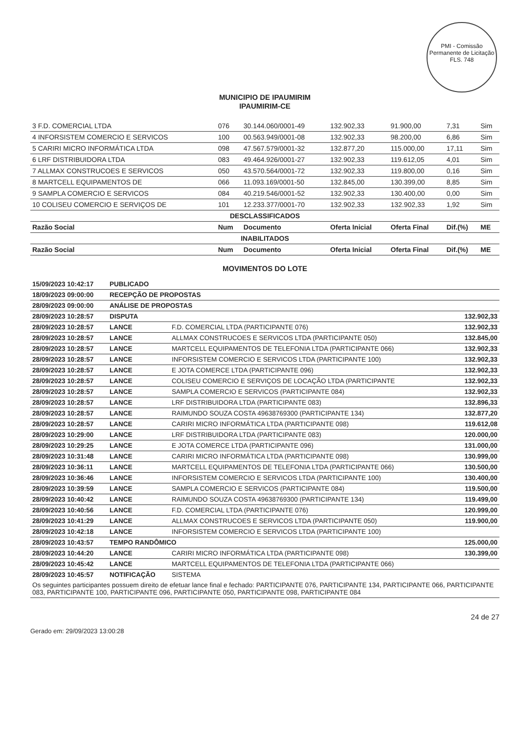PMI - Comissão Permanente de Licitação
FLS. 748
MUNICIPIO DE IPAUMIRIM
IPAUMIRIM-CE
| 3 F.D. COMERCIAL LTDA | 076 | 30.144.060/0001-49 | 132.902,33 | 91.900,00 | 7,31 | Sim |
| 4 INFORSISTEM COMERCIO E SERVICOS | 100 | 00.563.949/0001-08 | 132.902,33 | 98.200,00 | 6,86 | Sim |
| 5 CARIRI MICRO INFORMÁTICA LTDA | 098 | 47.567.579/0001-32 | 132.877,20 | 115.000,00 | 17,11 | Sim |
| 6 LRF DISTRIBUIDORA LTDA | 083 | 49.464.926/0001-27 | 132.902,33 | 119.612,05 | 4,01 | Sim |
| 7 ALLMAX CONSTRUCOES E SERVICOS | 050 | 43.570.564/0001-72 | 132.902,33 | 119.800,00 | 0,16 | Sim |
| 8 MARTCELL EQUIPAMENTOS DE | 066 | 11.093.169/0001-50 | 132.845,00 | 130.399,00 | 8,85 | Sim |
| 9 SAMPLA COMERCIO E SERVICOS | 084 | 40.219.546/0001-52 | 132.902,33 | 130.400,00 | 0,00 | Sim |
| 10 COLISEU COMERCIO E SERVIÇOS DE | 101 | 12.233.377/0001-70 | 132.902,33 | 132.902,33 | 1,92 | Sim |
| DESCLASSIFICADOS | | | | | | |
| Razão Social | Num | Documento | Oferta Inicial | Oferta Final | Dif.(%) | ME |
| INABILITADOS | | | | | | |
| Razão Social | Num | Documento | Oferta Inicial | Oferta Final | Dif.(%) | ME |
MOVIMENTOS DO LOTE
| 15/09/2023 10:42:17 | PUBLICADO | | |
| 18/09/2023 09:00:00 | RECEPÇÃO DE PROPOSTAS | | |
| 28/09/2023 09:00:00 | ANÁLISE DE PROPOSTAS | | |
| 28/09/2023 10:28:57 | DISPUTA | | 132.902,33 |
| 28/09/2023 10:28:57 | LANCE | F.D. COMERCIAL LTDA (PARTICIPANTE 076) | 132.902,33 |
| 28/09/2023 10:28:57 | LANCE | ALLMAX CONSTRUCOES E SERVICOS LTDA (PARTICIPANTE 050) | 132.845,00 |
| 28/09/2023 10:28:57 | LANCE | MARTCELL EQUIPAMENTOS DE TELEFONIA LTDA (PARTICIPANTE 066) | 132.902,33 |
| 28/09/2023 10:28:57 | LANCE | INFORSISTEM COMERCIO E SERVICOS LTDA (PARTICIPANTE 100) | 132.902,33 |
| 28/09/2023 10:28:57 | LANCE | E JOTA COMERCE LTDA (PARTICIPANTE 096) | 132.902,33 |
| 28/09/2023 10:28:57 | LANCE | COLISEU COMERCIO E SERVIÇOS DE LOCAÇÃO LTDA (PARTICIPANTE | 132.902,33 |
| 28/09/2023 10:28:57 | LANCE | SAMPLA COMERCIO E SERVICOS (PARTICIPANTE 084) | 132.902,33 |
| 28/09/2023 10:28:57 | LANCE | LRF DISTRIBUIDORA LTDA (PARTICIPANTE 083) | 132.896,33 |
| 28/09/2023 10:28:57 | LANCE | RAIMUNDO SOUZA COSTA 49638769300 (PARTICIPANTE 134) | 132.877,20 |
| 28/09/2023 10:28:57 | LANCE | CARIRI MICRO INFORMÁTICA LTDA (PARTICIPANTE 098) | 119.612,08 |
| 28/09/2023 10:29:00 | LANCE | LRF DISTRIBUIDORA LTDA (PARTICIPANTE 083) | 120.000,00 |
| 28/09/2023 10:29:25 | LANCE | E JOTA COMERCE LTDA (PARTICIPANTE 096) | 131.000,00 |
| 28/09/2023 10:31:48 | LANCE | CARIRI MICRO INFORMÁTICA LTDA (PARTICIPANTE 098) | 130.999,00 |
| 28/09/2023 10:36:11 | LANCE | MARTCELL EQUIPAMENTOS DE TELEFONIA LTDA (PARTICIPANTE 066) | 130.500,00 |
| 28/09/2023 10:36:46 | LANCE | INFORSISTEM COMERCIO E SERVICOS LTDA (PARTICIPANTE 100) | 130.400,00 |
| 28/09/2023 10:39:59 | LANCE | SAMPLA COMERCIO E SERVICOS (PARTICIPANTE 084) | 119.500,00 |
| 28/09/2023 10:40:42 | LANCE | RAIMUNDO SOUZA COSTA 49638769300 (PARTICIPANTE 134) | 119.499,00 |
| 28/09/2023 10:40:56 | LANCE | F.D. COMERCIAL LTDA (PARTICIPANTE 076) | 120.999,00 |
| 28/09/2023 10:41:29 | LANCE | ALLMAX CONSTRUCOES E SERVICOS LTDA (PARTICIPANTE 050) | 119.900,00 |
| 28/09/2023 10:42:18 | LANCE | INFORSISTEM COMERCIO E SERVICOS LTDA (PARTICIPANTE 100) | |
| 28/09/2023 10:43:57 | TEMPO RANDÔMICO | | 125.000,00 |
| 28/09/2023 10:44:20 | LANCE | CARIRI MICRO INFORMÁTICA LTDA (PARTICIPANTE 098) | 130.399,00 |
| 28/09/2023 10:45:42 | LANCE | MARTCELL EQUIPAMENTOS DE TELEFONIA LTDA (PARTICIPANTE 066) | |
| 28/09/2023 10:45:57 | NOTIFICAÇÃO | SISTEMA | |
| Os seguintes participantes possuem direito de efetuar lance final e fechado: PARTICIPANTE 076, PARTICIPANTE 134, PARTICIPANTE 066, PARTICIPANTE 083, PARTICIPANTE 100, PARTICIPANTE 096, PARTICIPANTE 050, PARTICIPANTE 098, PARTICIPANTE 084 | | | |
Gerado em: 29/09/2023 13:00:28 24 de 27